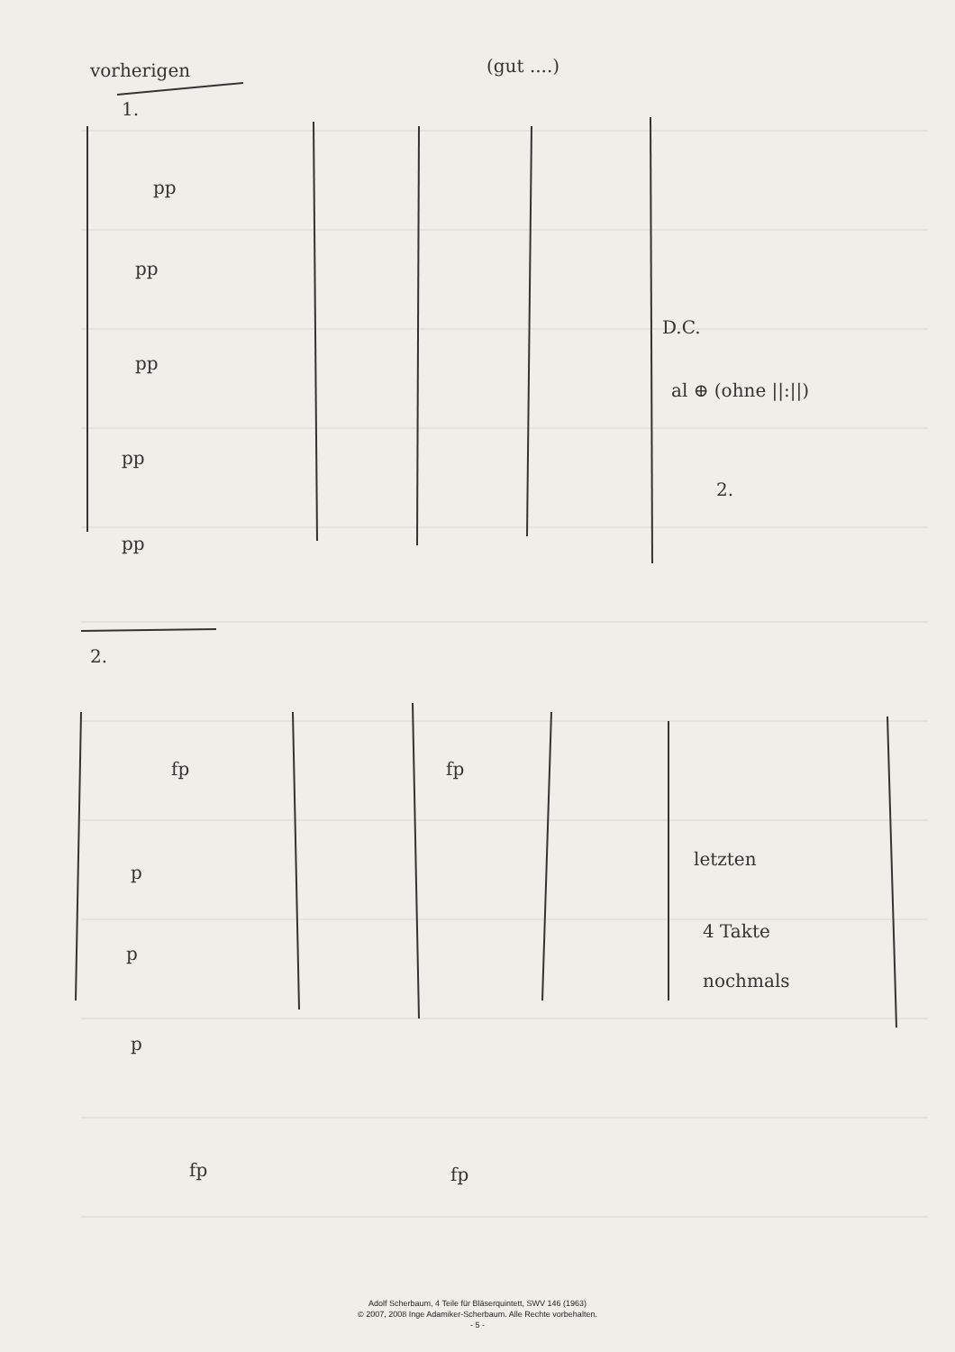vorherigen
(gut ....)
1.
D.C.
al ⊕ (ohne ||:||)
2.
2.
letzten
4 Takte
nochmals
pp
pp
pp
pp
pp
fp
fp
p
p
p
fp
fp
Adolf Scherbaum, 4 Teile für Bläserquintett, SWV 146 (1963)
© 2007, 2008 Inge Adamiker-Scherbaum. Alle Rechte vorbehalten.
- 5 -